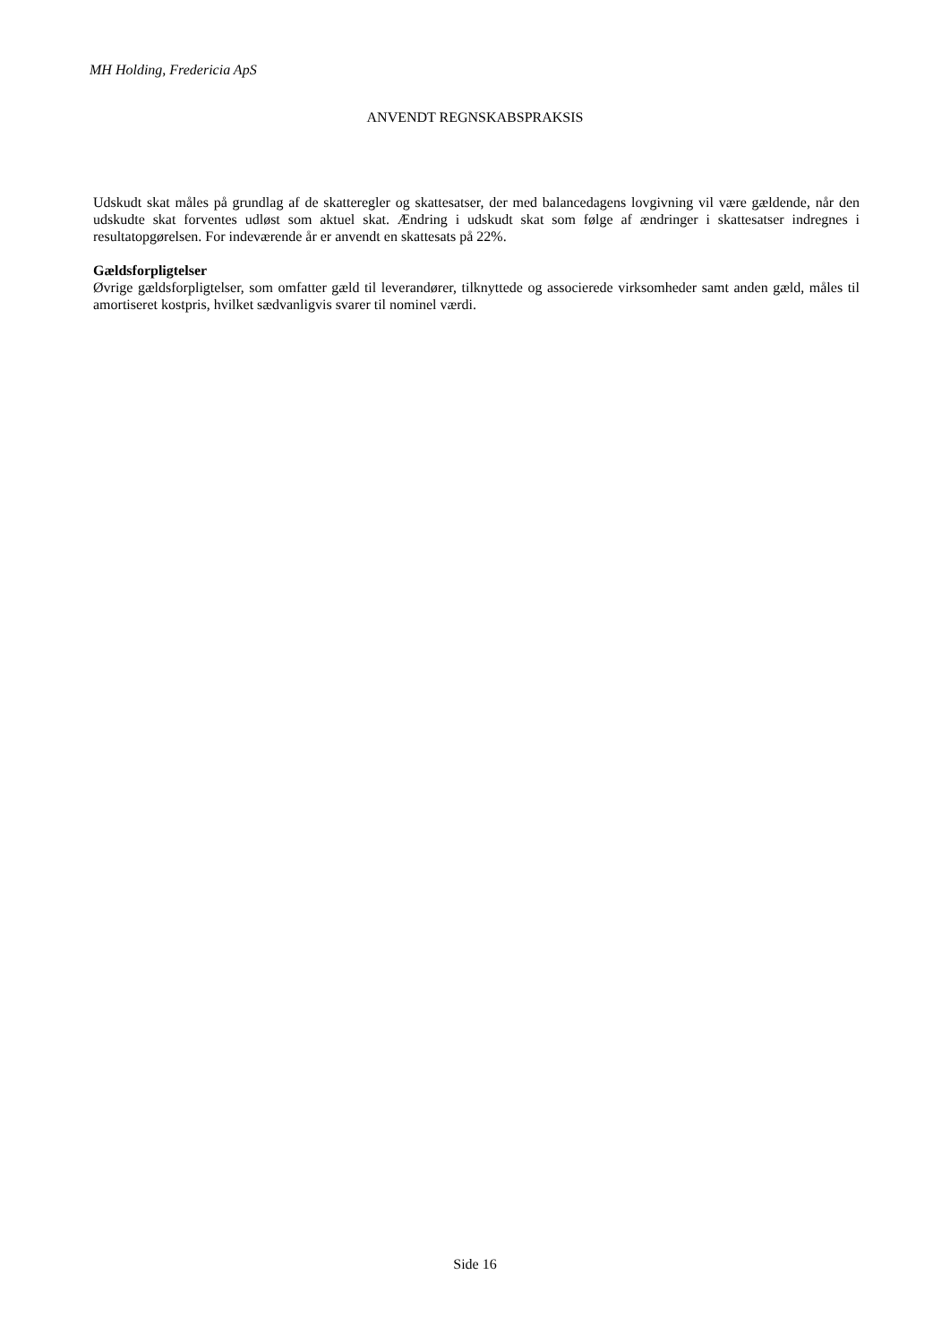MH Holding, Fredericia ApS
ANVENDT REGNSKABSPRAKSIS
Udskudt skat måles på grundlag af de skatteregler og skattesatser, der med balancedagens lovgivning vil være gældende, når den udskudte skat forventes udløst som aktuel skat. Ændring i udskudt skat som følge af ændringer i skattesatser indregnes i resultatopgørelsen. For indeværende år er anvendt en skattesats på 22%.
Gældsforpligtelser
Øvrige gældsforpligtelser, som omfatter gæld til leverandører, tilknyttede og associerede virksomheder samt anden gæld, måles til amortiseret kostpris, hvilket sædvanligvis svarer til nominel værdi.
Side 16